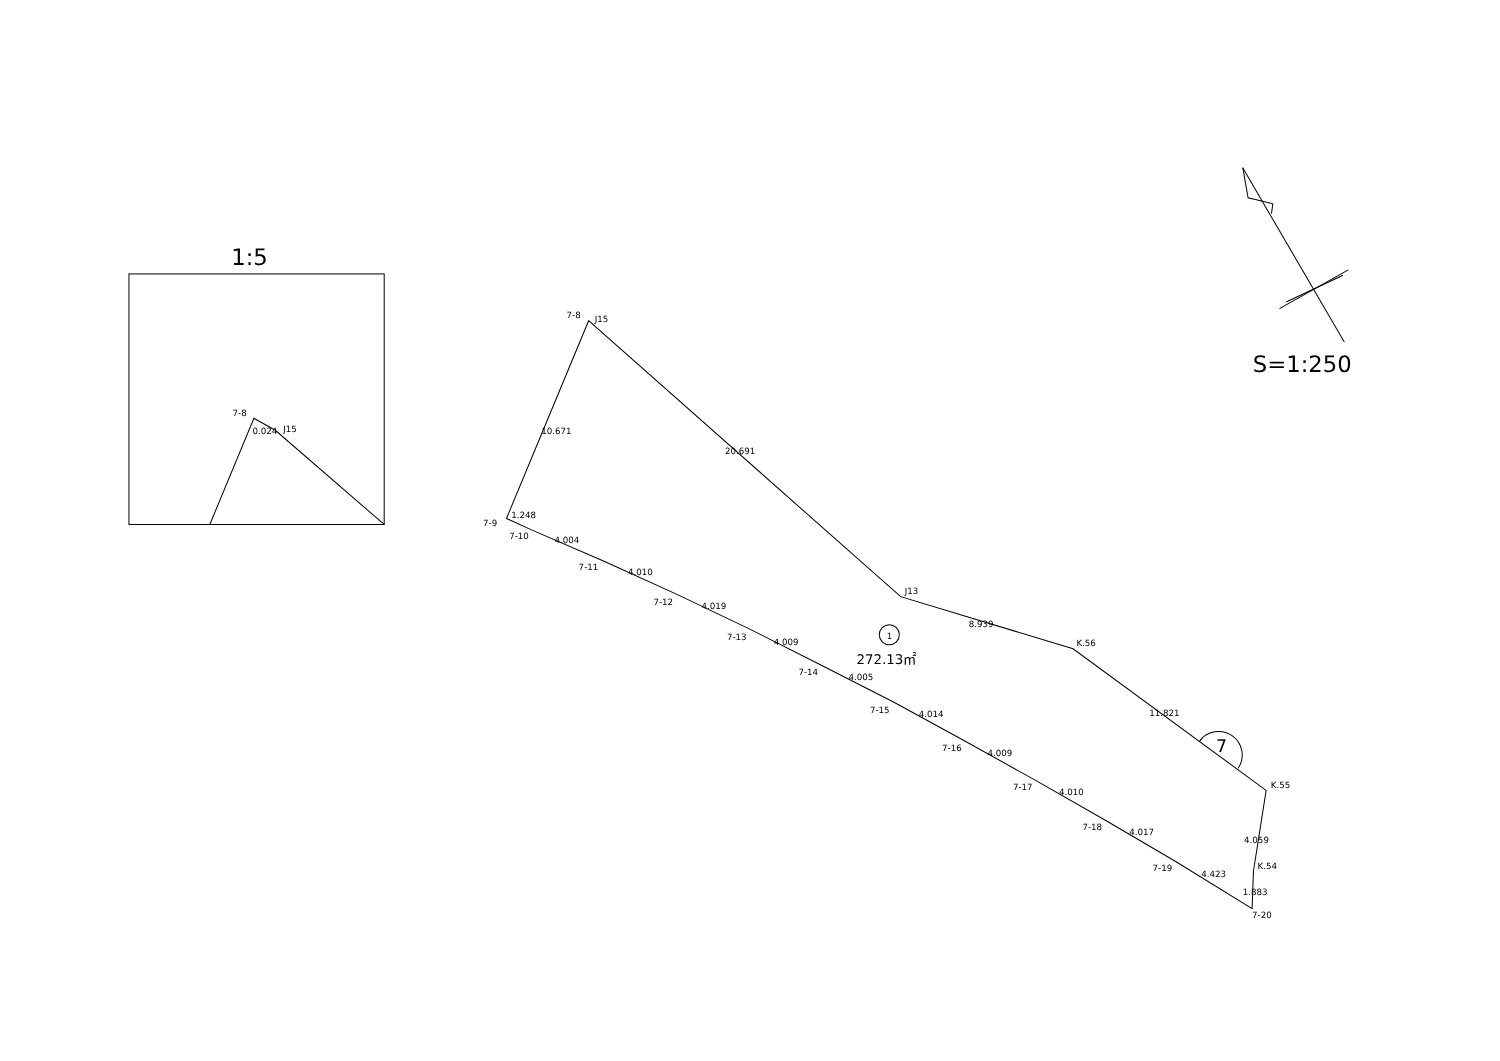7-8
J15
7-9
7-10
7-11
7-12
7-13
7-14
7-15
7-16
7-17
7-18
7-19
7-20
J13
K.56
K.55
K.54
10.671
20.691
1.248
4.004
4.010
4.019
4.009
4.005
4.014
4.009
4.010
4.017
4.423
4.059
1.883
8.939
11.821
7-8
J15
0.024
1
272.13㎡
7
1:5
S=1:250